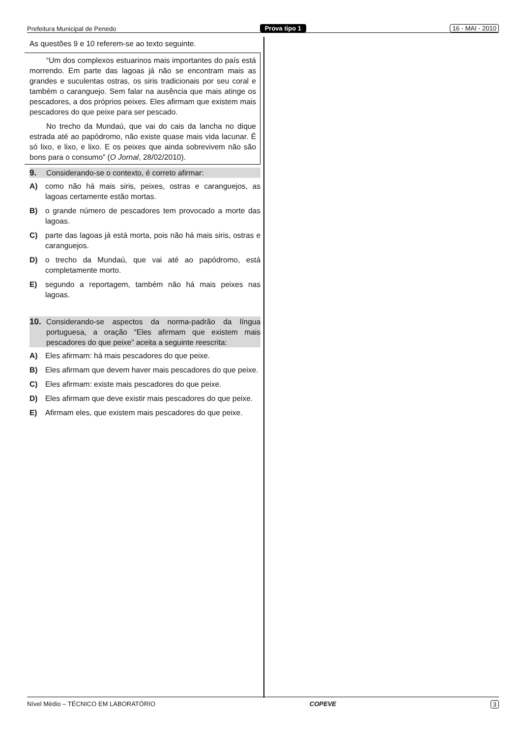Prefeitura Municipal de Penedo Prova tipo 1 16 - MAI - 2010
As questões 9 e 10 referem-se ao texto seguinte.
“Um dos complexos estuarinos mais importantes do país está morrendo. Em parte das lagoas já não se encontram mais as grandes e suculentas ostras, os siris tradicionais por seu coral e também o caranguejo. Sem falar na ausência que mais atinge os pescadores, a dos próprios peixes. Eles afirmam que existem mais pescadores do que peixe para ser pescado.
No trecho da Mundaú, que vai do cais da lancha no dique estrada até ao papódromo, não existe quase mais vida lacunar. É só lixo, e lixo, e lixo. E os peixes que ainda sobrevivem não são bons para o consumo” (O Jornal, 28/02/2010).
9. Considerando-se o contexto, é correto afirmar:
A) como não há mais siris, peixes, ostras e caranguejos, as lagoas certamente estão mortas.
B) o grande número de pescadores tem provocado a morte das lagoas.
C) parte das lagoas já está morta, pois não há mais siris, ostras e caranguejos.
D) o trecho da Mundaú, que vai até ao papódromo, está completamente morto.
E) segundo a reportagem, também não há mais peixes nas lagoas.
10. Considerando-se aspectos da norma-padrão da língua portuguesa, a oração “Eles afirmam que existem mais pescadores do que peixe” aceita a seguinte reescrita:
A) Eles afirmam: há mais pescadores do que peixe.
B) Eles afirmam que devem haver mais pescadores do que peixe.
C) Eles afirmam: existe mais pescadores do que peixe.
D) Eles afirmam que deve existir mais pescadores do que peixe.
E) Afirmam eles, que existem mais pescadores do que peixe.
Nível Médio – TÉCNICO EM LABORATÓRIO COPEVE 3